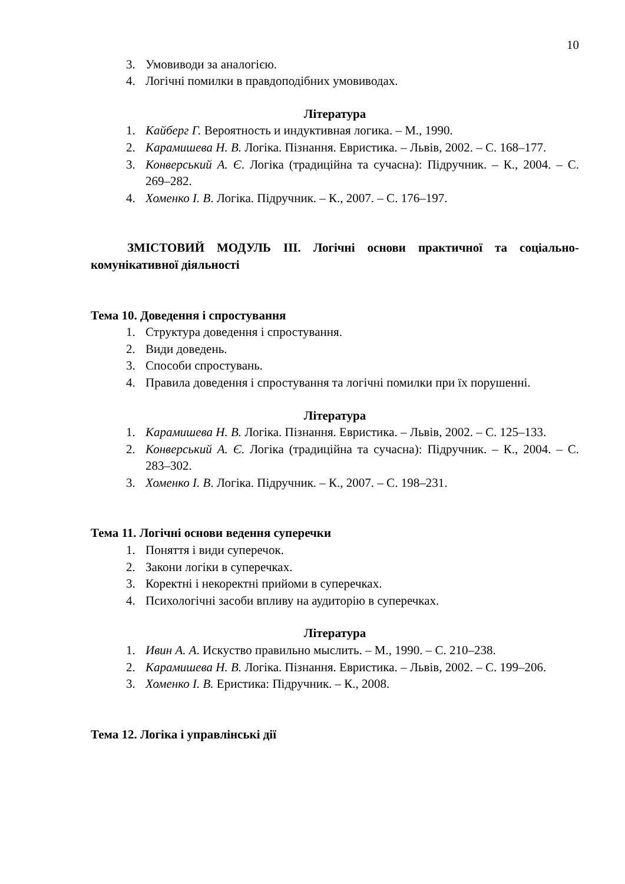10
3. Умовиводи за аналогією.
4. Логічні помилки в правдоподібних умовиводах.
Література
1. Кайберг Г. Вероятность и индуктивная логика. – М., 1990.
2. Карамишева Н. В. Логіка. Пізнання. Евристика. – Львів, 2002. – С. 168–177.
3. Конверський А. Є. Логіка (традиційна та сучасна): Підручник. – К., 2004. – С. 269–282.
4. Хоменко І. В. Логіка. Підручник. – К., 2007. – С. 176–197.
ЗМІСТОВИЙ МОДУЛЬ ІІІ. Логічні основи практичної та соціально-комунікативної діяльності
Тема 10. Доведення і спростування
1. Структура доведення і спростування.
2. Види доведень.
3. Способи спростувань.
4. Правила доведення і спростування та логічні помилки при їх порушенні.
Література
1. Карамишева Н. В. Логіка. Пізнання. Евристика. – Львів, 2002. – С. 125–133.
2. Конверський А. Є. Логіка (традиційна та сучасна): Підручник. – К., 2004. – С. 283–302.
3. Хоменко І. В. Логіка. Підручник. – К., 2007. – С. 198–231.
Тема 11. Логічні основи ведення суперечки
1. Поняття і види суперечок.
2. Закони логіки в суперечках.
3. Коректні і некоректні прийоми в суперечках.
4. Психологічні засоби впливу на аудиторію в суперечках.
Література
1. Ивин А. А. Искуство правильно мыслить. – М., 1990. – С. 210–238.
2. Карамишева Н. В. Логіка. Пізнання. Евристика. – Львів, 2002. – С. 199–206.
3. Хоменко І. В. Еристика: Підручник. – К., 2008.
Тема 12. Логіка і управлінські дії